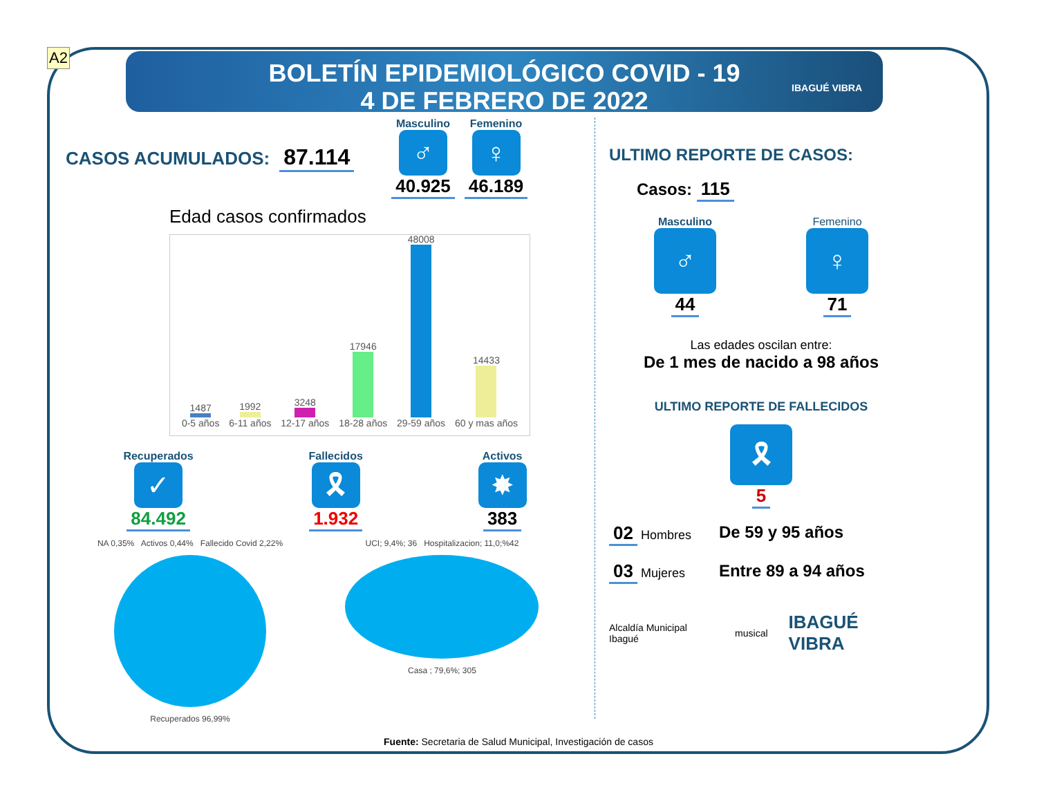A2
BOLETÍN EPIDEMIOLÓGICO COVID - 19
4 DE FEBRERO DE 2022
IBAGUÉ VIBRA
CASOS ACUMULADOS: 87.114
Masculino
♂
40.925
Femenino
♀
46.189
Edad casos confirmados
1487 0-5 años
1992 6-11 años
3248 12-17 años
17946 18-28 años
48008 29-59 años
14433 60 y mas años
Recuperados
✓
84.492
Fallecidos
🎗
1.932
Activos
✸
383
NA 0,35% Activos 0,44% Fallecido Covid 2,22%
Recuperados 96,99%
UCI; 9,4%; 36 Hospitalizacion; 11,0;%42
Casa ; 79,6%; 305
ULTIMO REPORTE DE CASOS:
Casos: 115
Masculino
♂
44
Femenino
♀
71
Las edades oscilan entre:
De 1 mes de nacido a 98 años
ULTIMO REPORTE DE FALLECIDOS
🎗
5
02 Hombres
03 Mujeres
De 59 y 95 años
Entre 89 a 94 años
Alcaldía Municipal Ibagué musical IBAGUÉ VIBRA
Fuente: Secretaria de Salud Municipal, Investigación de casos